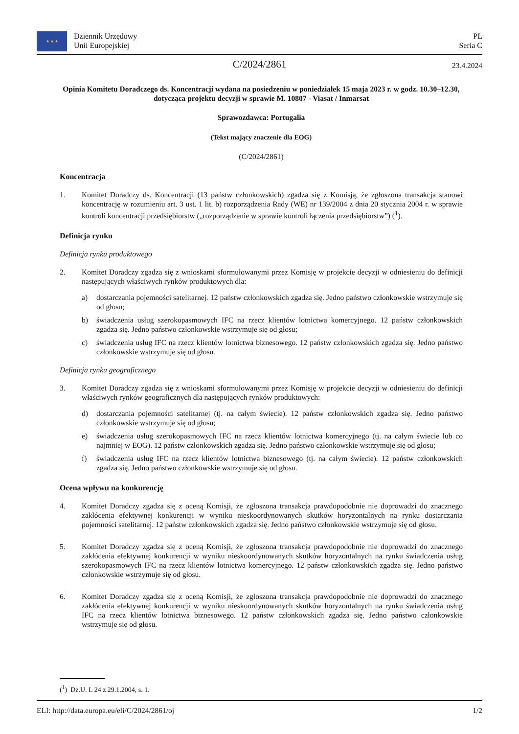★ ★ ★
Dziennik Urzędowy
Unii Europejskiej
PL
Seria C
C/2024/2861
23.4.2024
Opinia Komitetu Doradczego ds. Koncentracji wydana na posiedzeniu w poniedziałek 15 maja 2023 r. w godz. 10.30–12.30, dotycząca projektu decyzji w sprawie M. 10807 - Viasat / Inmarsat
Sprawozdawca: Portugalia
(Tekst mający znaczenie dla EOG)
(C/2024/2861)
Koncentracja
1. Komitet Doradczy ds. Koncentracji (13 państw członkowskich) zgadza się z Komisją, że zgłoszona transakcja stanowi koncentrację w rozumieniu art. 3 ust. 1 lit. b) rozporządzenia Rady (WE) nr 139/2004 z dnia 20 stycznia 2004 r. w sprawie kontroli koncentracji przedsiębiorstw („rozporządzenie w sprawie kontroli łączenia przedsiębiorstw”) (<sup>1</sup>).
Definicja rynku
Definicja rynku produktowego
2. Komitet Doradczy zgadza się z wnioskami sformułowanymi przez Komisję w projekcie decyzji w odniesieniu do definicji następujących właściwych rynków produktowych dla:
a) dostarczania pojemności satelitarnej. 12 państw członkowskich zgadza się. Jedno państwo członkowskie wstrzymuje się od głosu;
b) świadczenia usług szerokopasmowych IFC na rzecz klientów lotnictwa komercyjnego. 12 państw członkowskich zgadza się. Jedno państwo członkowskie wstrzymuje się od głosu;
c) świadczenia usług IFC na rzecz klientów lotnictwa biznesowego. 12 państw członkowskich zgadza się. Jedno państwo członkowskie wstrzymuje się od głosu.
Definicja rynku geograficznego
3. Komitet Doradczy zgadza się z wnioskami sformułowanymi przez Komisję w projekcie decyzji w odniesieniu do definicji właściwych rynków geograficznych dla następujących rynków produktowych:
d) dostarczania pojemności satelitarnej (tj. na całym świecie). 12 państw członkowskich zgadza się. Jedno państwo członkowskie wstrzymuje się od głosu;
e) świadczenia usług szerokopasmowych IFC na rzecz klientów lotnictwa komercyjnego (tj. na całym świecie lub co najmniej w EOG). 12 państw członkowskich zgadza się. Jedno państwo członkowskie wstrzymuje się od głosu;
f) świadczenia usług IFC na rzecz klientów lotnictwa biznesowego (tj. na całym świecie). 12 państw członkowskich zgadza się. Jedno państwo członkowskie wstrzymuje się od głosu.
Ocena wpływu na konkurencję
4. Komitet Doradczy zgadza się z oceną Komisji, że zgłoszona transakcja prawdopodobnie nie doprowadzi do znacznego zakłócenia efektywnej konkurencji w wyniku nieskoordynowanych skutków horyzontalnych na rynku dostarczania pojemności satelitarnej. 12 państw członkowskich zgadza się. Jedno państwo członkowskie wstrzymuje się od głosu.
5. Komitet Doradczy zgadza się z oceną Komisji, że zgłoszona transakcja prawdopodobnie nie doprowadzi do znacznego zakłócenia efektywnej konkurencji w wyniku nieskoordynowanych skutków horyzontalnych na rynku świadczenia usług szerokopasmowych IFC na rzecz klientów lotnictwa komercyjnego. 12 państw członkowskich zgadza się. Jedno państwo członkowskie wstrzymuje się od głosu.
6. Komitet Doradczy zgadza się z oceną Komisji, że zgłoszona transakcja prawdopodobnie nie doprowadzi do znacznego zakłócenia efektywnej konkurencji w wyniku nieskoordynowanych skutków horyzontalnych na rynku świadczenia usług IFC na rzecz klientów lotnictwa biznesowego. 12 państw członkowskich zgadza się. Jedno państwo członkowskie wstrzymuje się od głosu.
(<sup>1</sup>) Dz.U. L 24 z 29.1.2004, s. 1.
ELI: http://data.europa.eu/eli/C/2024/2861/oj 1/2